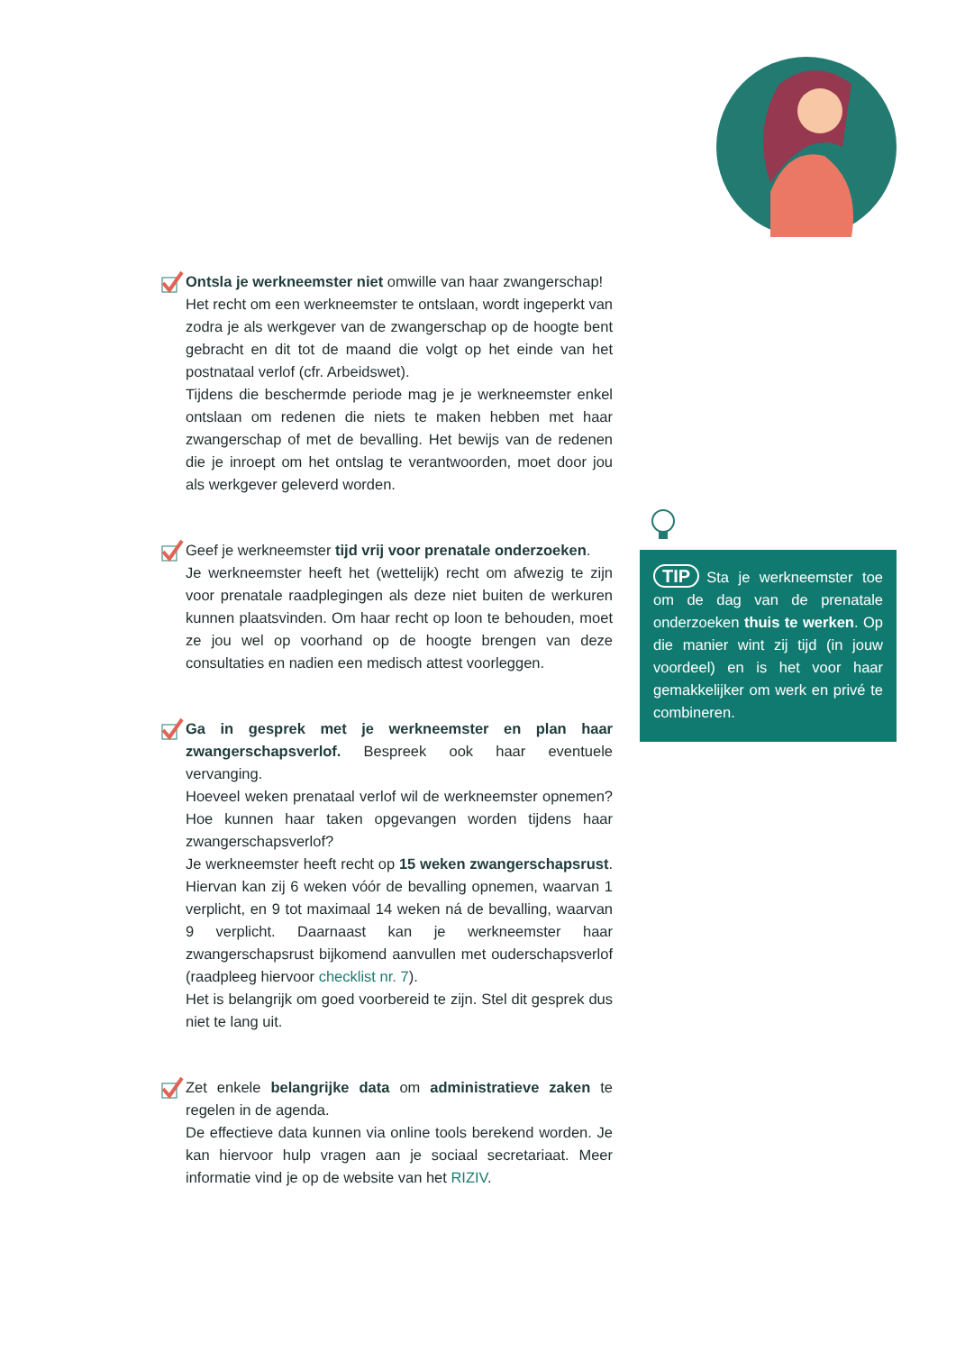Ontsla je werkneemster niet omwille van haar zwangerschap!
Het recht om een werkneemster te ontslaan, wordt ingeperkt van zodra je als werkgever van de zwangerschap op de hoogte bent gebracht en dit tot de maand die volgt op het einde van het postnataal verlof (cfr. Arbeidswet).
Tijdens die beschermde periode mag je je werkneemster enkel ontslaan om redenen die niets te maken hebben met haar zwangerschap of met de bevalling. Het bewijs van de redenen die je inroept om het ontslag te verantwoorden, moet door jou als werkgever geleverd worden.
Geef je werkneemster tijd vrij voor prenatale onderzoeken.
Je werkneemster heeft het (wettelijk) recht om afwezig te zijn voor prenatale raadplegingen als deze niet buiten de werkuren kunnen plaatsvinden. Om haar recht op loon te behouden, moet ze jou wel op voorhand op de hoogte brengen van deze consultaties en nadien een medisch attest voorleggen.
Ga in gesprek met je werkneemster en plan haar zwangerschapsverlof. Bespreek ook haar eventuele vervanging.
Hoeveel weken prenataal verlof wil de werkneemster opnemen? Hoe kunnen haar taken opgevangen worden tijdens haar zwangerschapsverlof?
Je werkneemster heeft recht op 15 weken zwangerschapsrust. Hiervan kan zij 6 weken vóór de bevalling opnemen, waarvan 1 verplicht, en 9 tot maximaal 14 weken ná de bevalling, waarvan 9 verplicht. Daarnaast kan je werkneemster haar zwangerschapsrust bijkomend aanvullen met ouderschapsverlof (raadpleeg hiervoor checklist nr. 7).
Het is belangrijk om goed voorbereid te zijn. Stel dit gesprek dus niet te lang uit.
Zet enkele belangrijke data om administratieve zaken te regelen in de agenda.
De effectieve data kunnen via online tools berekend worden. Je kan hiervoor hulp vragen aan je sociaal secretariaat. Meer informatie vind je op de website van het RIZIV.
TIP Sta je werkneemster toe om de dag van de prenatale onderzoeken thuis te werken. Op die manier wint zij tijd (in jouw voordeel) en is het voor haar gemakkelijker om werk en privé te combineren.